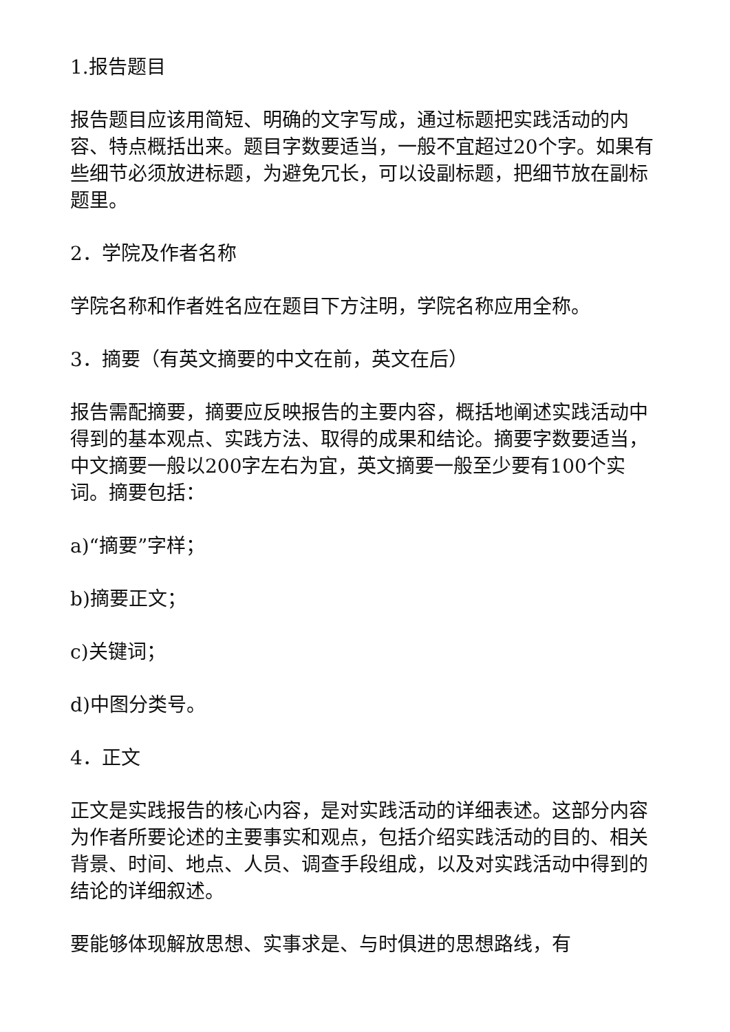1.报告题目
报告题目应该用简短、明确的文字写成，通过标题把实践活动的内容、特点概括出来。题目字数要适当，一般不宜超过20个字。如果有些细节必须放进标题，为避免冗长，可以设副标题，把细节放在副标题里。
2．学院及作者名称
学院名称和作者姓名应在题目下方注明，学院名称应用全称。
3．摘要（有英文摘要的中文在前，英文在后）
报告需配摘要，摘要应反映报告的主要内容，概括地阐述实践活动中得到的基本观点、实践方法、取得的成果和结论。摘要字数要适当，中文摘要一般以200字左右为宜，英文摘要一般至少要有100个实词。摘要包括：
a)“摘要”字样；
b)摘要正文；
c)关键词；
d)中图分类号。
4．正文
正文是实践报告的核心内容，是对实践活动的详细表述。这部分内容为作者所要论述的主要事实和观点，包括介绍实践活动的目的、相关背景、时间、地点、人员、调查手段组成，以及对实践活动中得到的结论的详细叙述。
要能够体现解放思想、实事求是、与时俱进的思想路线，有